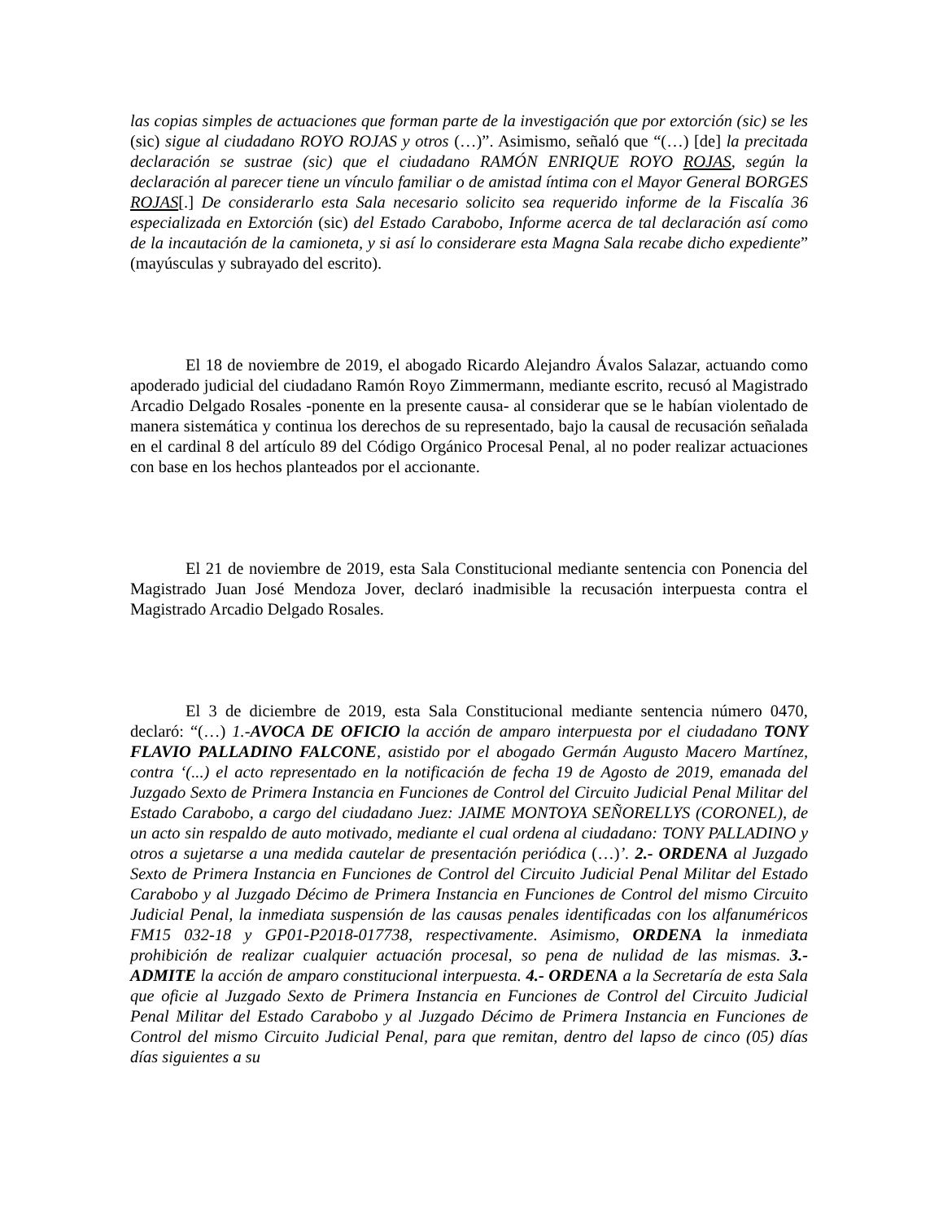las copias simples de actuaciones que forman parte de la investigación que por extorción (sic) se les (sic) sigue al ciudadano ROYO ROJAS y otros (…)”. Asimismo, señaló que “(…) [de] la precitada declaración se sustrae (sic) que el ciudadano RAMÓN ENRIQUE ROYO ROJAS, según la declaración al parecer tiene un vínculo familiar o de amistad íntima con el Mayor General BORGES ROJAS[.] De considerarlo esta Sala necesario solicito sea requerido informe de la Fiscalía 36 especializada en Extorción (sic) del Estado Carabobo, Informe acerca de tal declaración así como de la incautación de la camioneta, y si así lo considerare esta Magna Sala recabe dicho expediente” (mayúsculas y subrayado del escrito).
El 18 de noviembre de 2019, el abogado Ricardo Alejandro Ávalos Salazar, actuando como apoderado judicial del ciudadano Ramón Royo Zimmermann, mediante escrito, recusó al Magistrado Arcadio Delgado Rosales -ponente en la presente causa- al considerar que se le habían violentado de manera sistemática y continua los derechos de su representado, bajo la causal de recusación señalada en el cardinal 8 del artículo 89 del Código Orgánico Procesal Penal, al no poder realizar actuaciones con base en los hechos planteados por el accionante.
El 21 de noviembre de 2019, esta Sala Constitucional mediante sentencia con Ponencia del Magistrado Juan José Mendoza Jover, declaró inadmisible la recusación interpuesta contra el Magistrado Arcadio Delgado Rosales.
El 3 de diciembre de 2019, esta Sala Constitucional mediante sentencia número 0470, declaró: “(…) 1.-AVOCA DE OFICIO la acción de amparo interpuesta por el ciudadano TONY FLAVIO PALLADINO FALCONE, asistido por el abogado Germán Augusto Macero Martínez, contra ‘(...) el acto representado en la notificación de fecha 19 de Agosto de 2019, emanada del Juzgado Sexto de Primera Instancia en Funciones de Control del Circuito Judicial Penal Militar del Estado Carabobo, a cargo del ciudadano Juez: JAIME MONTOYA SEÑORELLYS (CORONEL), de un acto sin respaldo de auto motivado, mediante el cual ordena al ciudadano: TONY PALLADINO y otros a sujetarse a una medida cautelar de presentación periódica (…)’. 2.- ORDENA al Juzgado Sexto de Primera Instancia en Funciones de Control del Circuito Judicial Penal Militar del Estado Carabobo y al Juzgado Décimo de Primera Instancia en Funciones de Control del mismo Circuito Judicial Penal, la inmediata suspensión de las causas penales identificadas con los alfanuméricos FM15 032-18 y GP01-P2018-017738, respectivamente. Asimismo, ORDENA la inmediata prohibición de realizar cualquier actuación procesal, so pena de nulidad de las mismas. 3.- ADMITE la acción de amparo constitucional interpuesta. 4.- ORDENA a la Secretaría de esta Sala que oficie al Juzgado Sexto de Primera Instancia en Funciones de Control del Circuito Judicial Penal Militar del Estado Carabobo y al Juzgado Décimo de Primera Instancia en Funciones de Control del mismo Circuito Judicial Penal, para que remitan, dentro del lapso de cinco (05) días días siguientes a su